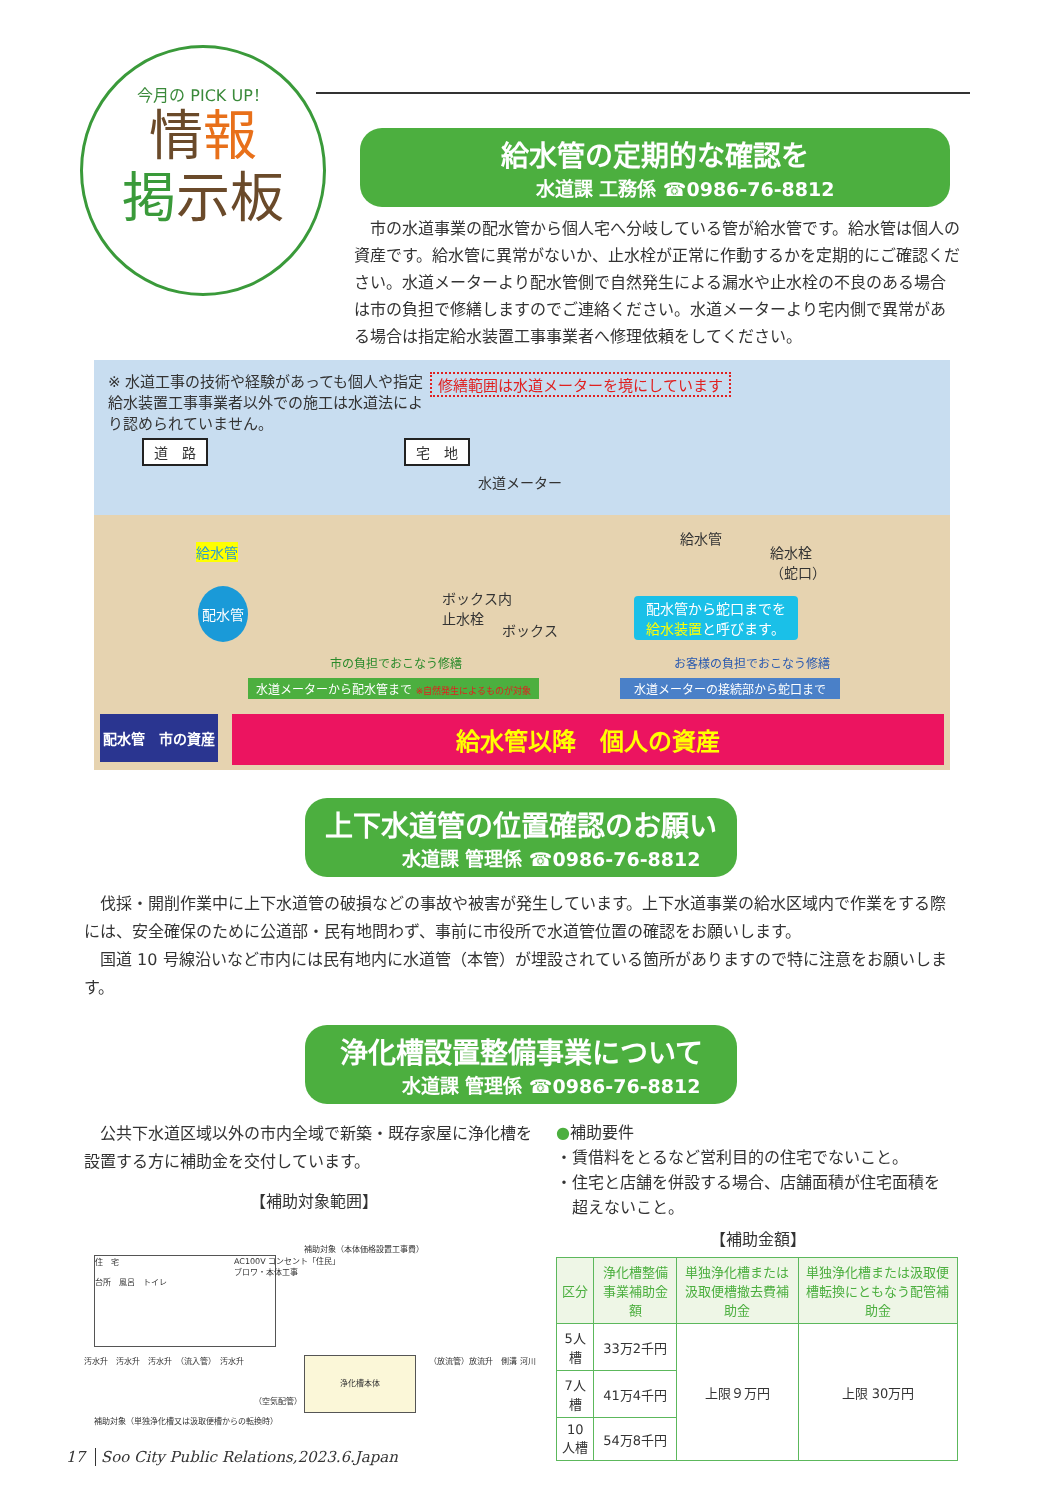今月の PICK UP！
情報
掲示板
給水管の定期的な確認を
水道課 工務係 ☎0986-76-8812
市の水道事業の配水管から個人宅へ分岐している管が給水管です。給水管は個人の資産です。給水管に異常がないか、止水栓が正常に作動するかを定期的にご確認ください。水道メーターより配水管側で自然発生による漏水や止水栓の不良のある場合は市の負担で修繕しますのでご連絡ください。水道メーターより宅内側で異常がある場合は指定給水装置工事事業者へ修理依頼をしてください。
※ 水道工事の技術や経験があっても個人や指定給水装置工事事業者以外での施工は水道法により認められていません。
修繕範囲は水道メーターを境にしています
道　路 宅　地
水道メーター
給水管
配水管
ボックス内
止水栓
ボックス
給水管
給水栓
（蛇口）
配水管から蛇口までを
給水装置と呼びます。
市の負担でおこなう修繕 お客様の負担でおこなう修繕
水道メーターから配水管まで ※自然発生によるものが対象
水道メーターの接続部から蛇口まで
配水管　市の資産 給水管以降　個人の資産
上下水道管の位置確認のお願い
水道課 管理係 ☎0986-76-8812
伐採・開削作業中に上下水道管の破損などの事故や被害が発生しています。上下水道事業の給水区域内で作業をする際には、安全確保のために公道部・民有地問わず、事前に市役所で水道管位置の確認をお願いします。
国道 10 号線沿いなど市内には民有地内に水道管（本管）が埋設されている箇所がありますので特に注意をお願いします。
浄化槽設置整備事業について
水道課 管理係 ☎0986-76-8812
公共下水道区域以外の市内全域で新築・既存家屋に浄化槽を設置する方に補助金を交付しています。
【補助対象範囲】
住　宅
台所　風呂　トイレ
補助対象（本体価格設置工事費）
AC100V コンセント「住民」
ブロワ・本体工事
浄化槽本体
汚水升　汚水升　汚水升　（流入管）　汚水升
（放流管）放流升　側溝 河川
（空気配管）
補助対象（単独浄化槽又は汲取便槽からの転換時）
●補助要件
・賃借料をとるなど営利目的の住宅でないこと。
・住宅と店舗を併設する場合、店舗面積が住宅面積を
　超えないこと。
【補助金額】
| 区分 | 浄化槽整備事業補助金額 | 単独浄化槽または汲取便槽撤去費補助金 | 単独浄化槽または汲取便槽転換にともなう配管補助金 |
| --- | --- | --- | --- |
| 5人槽 | 33万2千円 | 上限９万円 | 上限 30万円 |
| 7人槽 | 41万4千円 | | |
| 10人槽 | 54万8千円 | | |
17 Soo City Public Relations,2023.6.Japan